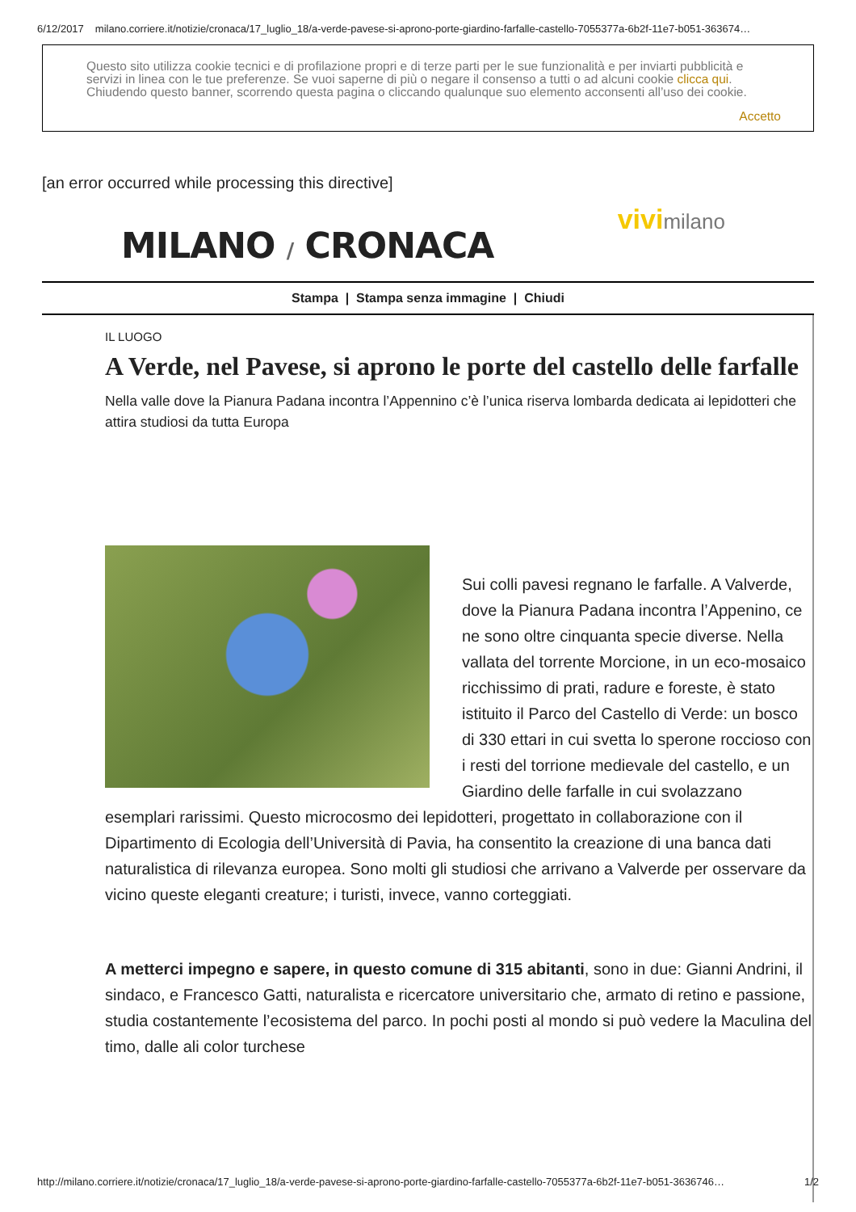6/12/2017 milano.corriere.it/notizie/cronaca/17_luglio_18/a-verde-pavese-si-aprono-porte-giardino-farfalle-castello-7055377a-6b2f-11e7-b051-363674…
Questo sito utilizza cookie tecnici e di profilazione propri e di terze parti per le sue funzionalità e per inviarti pubblicità e servizi in linea con le tue preferenze. Se vuoi saperne di più o negare il consenso a tutti o ad alcuni cookie clicca qui. Chiudendo questo banner, scorrendo questa pagina o cliccando qualunque suo elemento acconsenti all’uso dei cookie.
Accetto
[an error occurred while processing this directive]
MILANO / CRONACA
vivimilano
Stampa | Stampa senza immagine | Chiudi
IL LUOGO
A Verde, nel Pavese, si aprono le porte del castello delle farfalle
Nella valle dove la Pianura Padana incontra l’Appennino c’è l’unica riserva lombarda dedicata ai lepidotteri che attira studiosi da tutta Europa
Sui colli pavesi regnano le farfalle. A Valverde, dove la Pianura Padana incontra l’Appenino, ce ne sono oltre cinquanta specie diverse. Nella vallata del torrente Morcione, in un eco-mosaico ricchissimo di prati, radure e foreste, è stato istituito il Parco del Castello di Verde: un bosco di 330 ettari in cui svetta lo sperone roccioso con i resti del torrione medievale del castello, e un Giardino delle farfalle in cui svolazzano esemplari rarissimi. Questo microcosmo dei lepidotteri, progettato in collaborazione con il Dipartimento di Ecologia dell’Università di Pavia, ha consentito la creazione di una banca dati naturalistica di rilevanza europea. Sono molti gli studiosi che arrivano a Valverde per osservare da vicino queste eleganti creature; i turisti, invece, vanno corteggiati.
A metterci impegno e sapere, in questo comune di 315 abitanti, sono in due: Gianni Andrini, il sindaco, e Francesco Gatti, naturalista e ricercatore universitario che, armato di retino e passione, studia costantemente l’ecosistema del parco. In pochi posti al mondo si può vedere la Maculina del timo, dalle ali color turchese
http://milano.corriere.it/notizie/cronaca/17_luglio_18/a-verde-pavese-si-aprono-porte-giardino-farfalle-castello-7055377a-6b2f-11e7-b051-3636746… 1/2